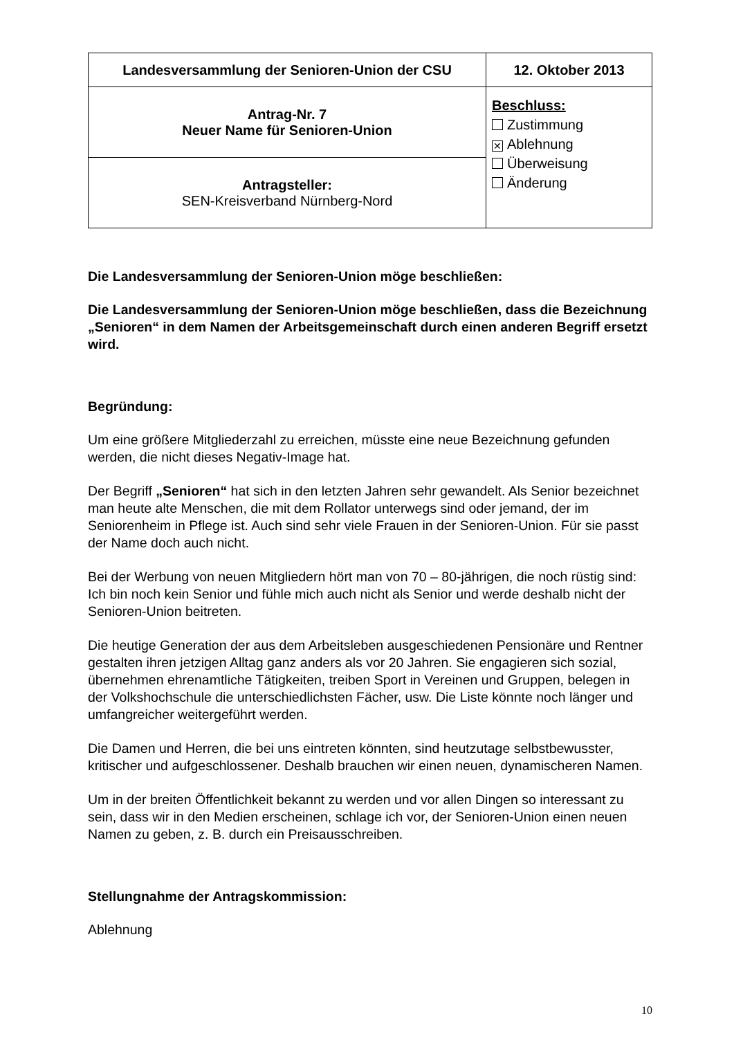| Landesversammlung der Senioren-Union der CSU | 12. Oktober 2013 |
| Antrag-Nr. 7 Neuer Name für Senioren-Union | Beschluss: Zustimmung ✕ Ablehnung Überweisung Änderung |
| Antragsteller: SEN-Kreisverband Nürnberg-Nord | |
Die Landesversammlung der Senioren-Union möge beschließen:
Die Landesversammlung der Senioren-Union möge beschließen, dass die Bezeichnung „Senioren“ in dem Namen der Arbeitsgemeinschaft durch einen anderen Begriff ersetzt wird.
Begründung:
Um eine größere Mitgliederzahl zu erreichen, müsste eine neue Bezeichnung gefunden werden, die nicht dieses Negativ-Image hat.
Der Begriff „Senioren“ hat sich in den letzten Jahren sehr gewandelt. Als Senior bezeichnet man heute alte Menschen, die mit dem Rollator unterwegs sind oder jemand, der im Seniorenheim in Pflege ist. Auch sind sehr viele Frauen in der Senioren-Union. Für sie passt der Name doch auch nicht.
Bei der Werbung von neuen Mitgliedern hört man von 70 – 80-jährigen, die noch rüstig sind: Ich bin noch kein Senior und fühle mich auch nicht als Senior und werde deshalb nicht der Senioren-Union beitreten.
Die heutige Generation der aus dem Arbeitsleben ausgeschiedenen Pensionäre und Rentner gestalten ihren jetzigen Alltag ganz anders als vor 20 Jahren. Sie engagieren sich sozial, übernehmen ehrenamtliche Tätigkeiten, treiben Sport in Vereinen und Gruppen, belegen in der Volkshochschule die unterschiedlichsten Fächer, usw. Die Liste könnte noch länger und umfangreicher weitergeführt werden.
Die Damen und Herren, die bei uns eintreten könnten, sind heutzutage selbstbewusster, kritischer und aufgeschlossener. Deshalb brauchen wir einen neuen, dynamischeren Namen.
Um in der breiten Öffentlichkeit bekannt zu werden und vor allen Dingen so interessant zu sein, dass wir in den Medien erscheinen, schlage ich vor, der Senioren-Union einen neuen Namen zu geben, z. B. durch ein Preisausschreiben.
Stellungnahme der Antragskommission:
Ablehnung
10